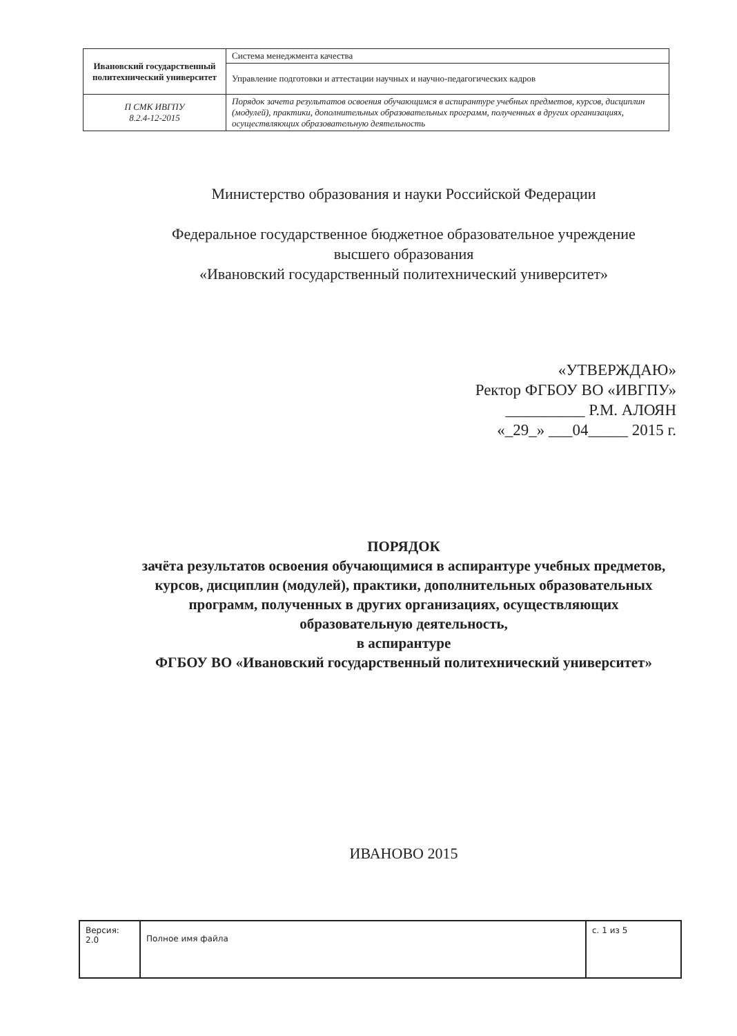| Ивановский государственный политехнический университет | Система менеджмента качества |
| | Управление подготовки и аттестации научных и научно-педагогических кадров |
| П СМК ИВГПУ 8.2.4-12-2015 | Порядок зачета результатов освоения обучающимся в аспирантуре учебных предметов, курсов, дисциплин (модулей), практики, дополнительных образовательных программ, полученных в других организациях, осуществляющих образовательную деятельность |
Министерство образования и науки Российской Федерации
Федеральное государственное бюджетное образовательное учреждение
высшего образования
«Ивановский государственный политехнический университет»
«УТВЕРЖДАЮ»
Ректор ФГБОУ ВО «ИВГПУ»
__________ Р.М. АЛОЯН
«_29_» ___04_____ 2015 г.
ПОРЯДОК
зачёта результатов освоения обучающимися в аспирантуре учебных предметов, курсов, дисциплин (модулей), практики, дополнительных образовательных программ, полученных в других организациях, осуществляющих образовательную деятельность,
в аспирантуре
ФГБОУ ВО «Ивановский государственный политехнический университет»
ИВАНОВО 2015
| Версия: 2.0 | Полное имя файла | с. 1 из 5 |